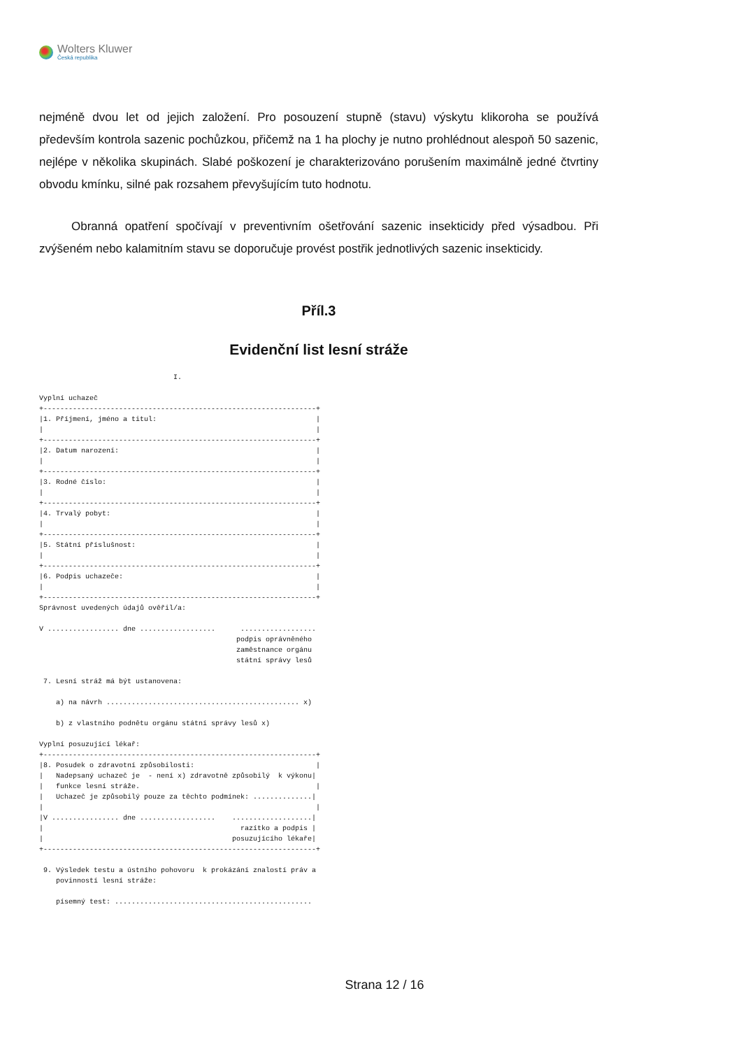Wolters Kluwer
Česká republika
nejméně dvou let od jejich založení. Pro posouzení stupně (stavu) výskytu klikoroha se používá především kontrola sazenic pochůzkou, přičemž na 1 ha plochy je nutno prohlédnout alespoň 50 sazenic, nejlépe v několika skupinách. Slabé poškození je charakterizováno porušením maximálně jedné čtvrtiny obvodu kmínku, silné pak rozsahem převyšujícím tuto hodnotu.
Obranná opatření spočívají v preventivním ošetřování sazenic insekticidy před výsadbou. Při zvýšeném nebo kalamitním stavu se doporučuje provést postřik jednotlivých sazenic insekticidy.
Příl.3
Evidenční list lesní stráže
                                I.

Vyplní uchazeč
+-----------------------------------------------------------------+
|1. Příjmení, jméno a titul:                                      |
|                                                                 |
+-----------------------------------------------------------------+
|2. Datum narození:                                               |
|                                                                 |
+-----------------------------------------------------------------+
|3. Rodné číslo:                                                  |
|                                                                 |
+-----------------------------------------------------------------+
|4. Trvalý pobyt:                                                 |
|                                                                 |
+-----------------------------------------------------------------+
|5. Státní příslušnost:                                           |
|                                                                 |
+-----------------------------------------------------------------+
|6. Podpis uchazeče:                                              |
|                                                                 |
+-----------------------------------------------------------------+
Správnost uvedených údajů ověřil/a:

V ................. dne ..................      ..................
                                               podpis oprávněného
                                               zaměstnance orgánu
                                               státní správy lesů

 7. Lesní stráž má být ustanovena:

    a) na návrh .............................................. x)

    b) z vlastního podnětu orgánu státní správy lesů x)

Vyplní posuzující lékař:
+-----------------------------------------------------------------+
|8. Posudek o zdravotní způsobilosti:                             |
|   Nadepsaný uchazeč je  - není x) zdravotně způsobilý  k výkonu|
|   funkce lesní stráže.                                          |
|   Uchazeč je způsobilý pouze za těchto podmínek: ..............|
|                                                                 |
|V ................ dne ..................    ...................|
|                                               razítko a podpis |
|                                             posuzujícího lékaře|
+-----------------------------------------------------------------+

 9. Výsledek testu a ústního pohovoru  k prokázání znalostí práv a
    povinností lesní stráže:

    písemný test: ...............................................
Strana 12 / 16